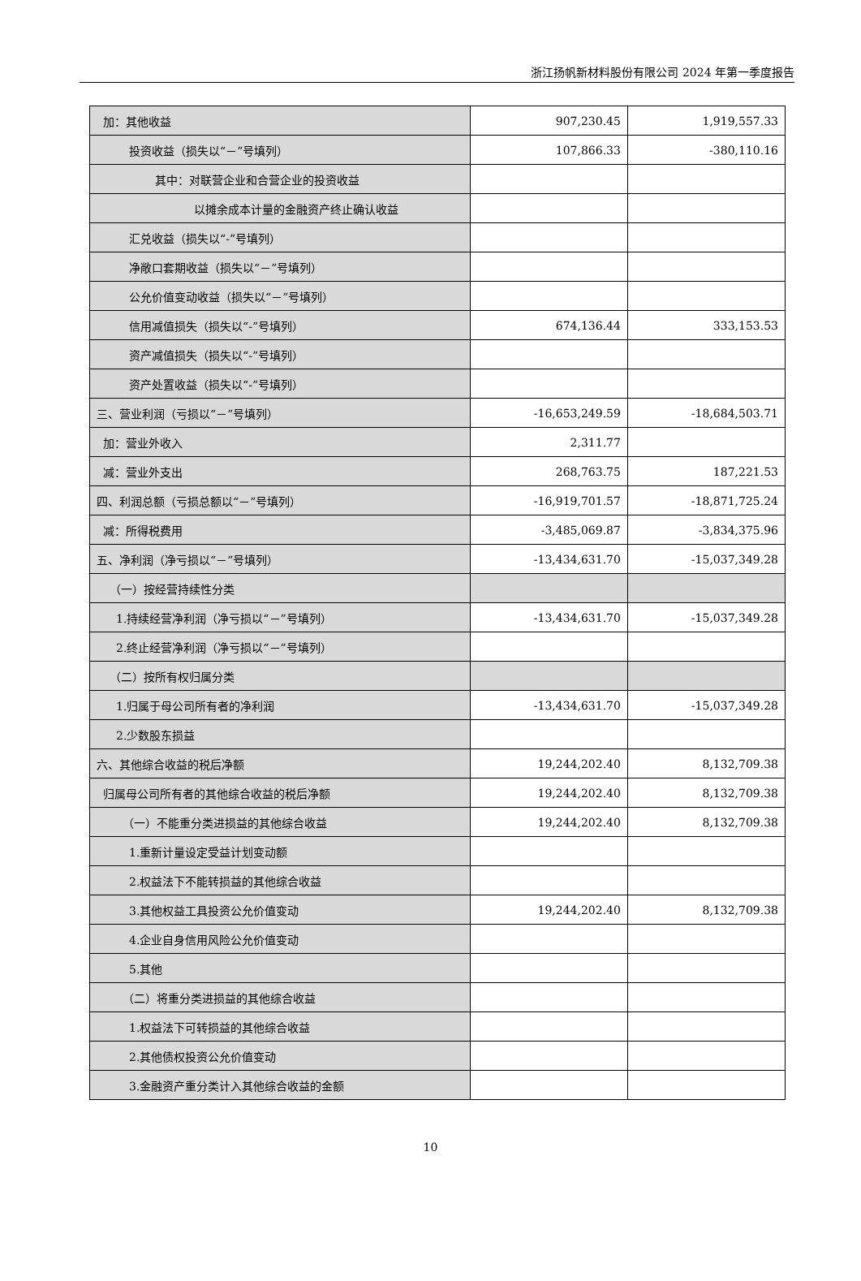浙江扬帆新材料股份有限公司 2024 年第一季度报告
| 加：其他收益 | 907,230.45 | 1,919,557.33 |
| 投资收益（损失以“－”号填列） | 107,866.33 | -380,110.16 |
| 其中：对联营企业和合营企业的投资收益 | | |
| 以摊余成本计量的金融资产终止确认收益 | | |
| 汇兑收益（损失以“-”号填列） | | |
| 净敞口套期收益（损失以“－”号填列） | | |
| 公允价值变动收益（损失以“－”号填列） | | |
| 信用减值损失（损失以“-”号填列） | 674,136.44 | 333,153.53 |
| 资产减值损失（损失以“-”号填列） | | |
| 资产处置收益（损失以“-”号填列） | | |
| 三、营业利润（亏损以“－”号填列） | -16,653,249.59 | -18,684,503.71 |
| 加：营业外收入 | 2,311.77 | |
| 减：营业外支出 | 268,763.75 | 187,221.53 |
| 四、利润总额（亏损总额以“－”号填列） | -16,919,701.57 | -18,871,725.24 |
| 减：所得税费用 | -3,485,069.87 | -3,834,375.96 |
| 五、净利润（净亏损以“－”号填列） | -13,434,631.70 | -15,037,349.28 |
| （一）按经营持续性分类 | | |
| 1.持续经营净利润（净亏损以“－”号填列） | -13,434,631.70 | -15,037,349.28 |
| 2.终止经营净利润（净亏损以“－”号填列） | | |
| （二）按所有权归属分类 | | |
| 1.归属于母公司所有者的净利润 | -13,434,631.70 | -15,037,349.28 |
| 2.少数股东损益 | | |
| 六、其他综合收益的税后净额 | 19,244,202.40 | 8,132,709.38 |
| 归属母公司所有者的其他综合收益的税后净额 | 19,244,202.40 | 8,132,709.38 |
| （一）不能重分类进损益的其他综合收益 | 19,244,202.40 | 8,132,709.38 |
| 1.重新计量设定受益计划变动额 | | |
| 2.权益法下不能转损益的其他综合收益 | | |
| 3.其他权益工具投资公允价值变动 | 19,244,202.40 | 8,132,709.38 |
| 4.企业自身信用风险公允价值变动 | | |
| 5.其他 | | |
| （二）将重分类进损益的其他综合收益 | | |
| 1.权益法下可转损益的其他综合收益 | | |
| 2.其他债权投资公允价值变动 | | |
| 3.金融资产重分类计入其他综合收益的金额 | | |
10